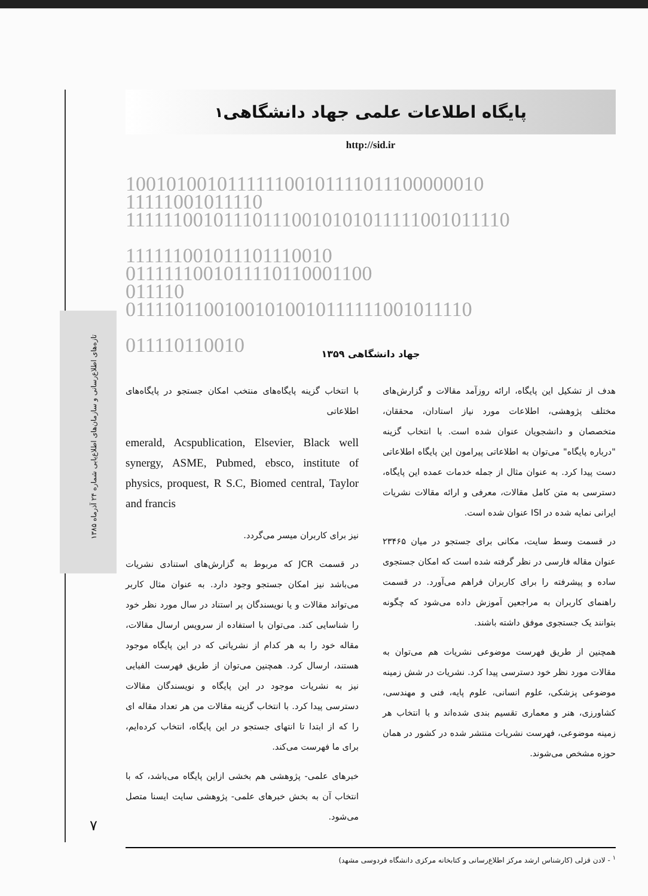تازه‌های اطلاع‌رسانی و سازمان‌های اطلاع‌یابی شماره ۲۴ آذرماه ۱۳۸۵
پایگاه اطلاعات علمی جهاد دانشگاهی<sup>۱</sup>
http://sid.ir
100101001011111100101111011100000010 11111001011110 111111001011101110010101011111001011110 111111001011101110010 0111111001011110110001100 011110 01111011001001010010111111001011110 011110110010
جهاد دانشگاهی ۱۳۵۹
هدف از تشکیل این پایگاه، ارائه روزآمد مقالات و گزارش‌های مختلف پژوهشی، اطلاعات مورد نیاز استادان، محققان، متخصصان و دانشجویان عنوان شده است. با انتخاب گزینه "درباره پایگاه" می‌توان به اطلاعاتی پیرامون این پایگاه اطلاعاتی دست پیدا کرد. به عنوان مثال از جمله خدمات عمده این پایگاه، دسترسی به متن کامل مقالات، معرفی و ارائه مقالات نشریات ایرانی نمایه شده در ISI عنوان شده است.
در قسمت وسط سایت، مکانی برای جستجو در میان ۲۳۴۶۵ عنوان مقاله فارسی در نظر گرفته شده است که امکان جستجوی ساده و پیشرفته را برای کاربران فراهم می‌آورد. در قسمت راهنمای کاربران به مراجعین آموزش داده می‌شود که چگونه بتوانند یک جستجوی موفق داشته باشند.
همچنین از طریق فهرست موضوعی نشریات هم می‌توان به مقالات مورد نظر خود دسترسی پیدا کرد. نشریات در شش زمینه موضوعی پزشکی، علوم انسانی، علوم پایه، فنی و مهندسی، کشاورزی، هنر و معماری تقسیم بندی شده‌اند و با انتخاب هر زمینه موضوعی، فهرست نشریات منتشر شده در کشور در همان حوزه مشخص می‌شوند.
با انتخاب گزینه پایگاه‌های منتخب امکان جستجو در پایگاه‌های اطلاعاتی
emerald, Acspublication, Elsevier, Black well synergy, ASME, Pubmed, ebsco, institute of physics, proquest, R S.C, Biomed central, Taylor and francis
نیز برای کاربران میسر می‌گردد.
در قسمت JCR که مربوط به گزارش‌های استنادی نشریات می‌باشد نیز امکان جستجو وجود دارد. به عنوان مثال کاربر می‌تواند مقالات و یا نویسندگان پر استناد در سال مورد نظر خود را شناسایی کند. می‌توان با استفاده از سرویس ارسال مقالات، مقاله خود را به هر کدام از نشریاتی که در این پایگاه موجود هستند، ارسال کرد. همچنین می‌توان از طریق فهرست الفبایی نیز به نشریات موجود در این پایگاه و نویسندگان مقالات دسترسی پیدا کرد. با انتخاب گزینه مقالات من هر تعداد مقاله ای را که از ابتدا تا انتهای جستجو در این پایگاه، انتخاب کرده‌ایم، برای ما فهرست می‌کند.
خبرهای علمی- پژوهشی هم بخشی ازاین پایگاه می‌باشد، که با انتخاب آن به بخش خبرهای علمی- پژوهشی سایت ایسنا متصل می‌شود.
<sup>۱</sup> - لادن قزلی (کارشناس ارشد مرکز اطلاع‌رسانی و کتابخانه مرکزی دانشگاه فردوسی مشهد)
۷